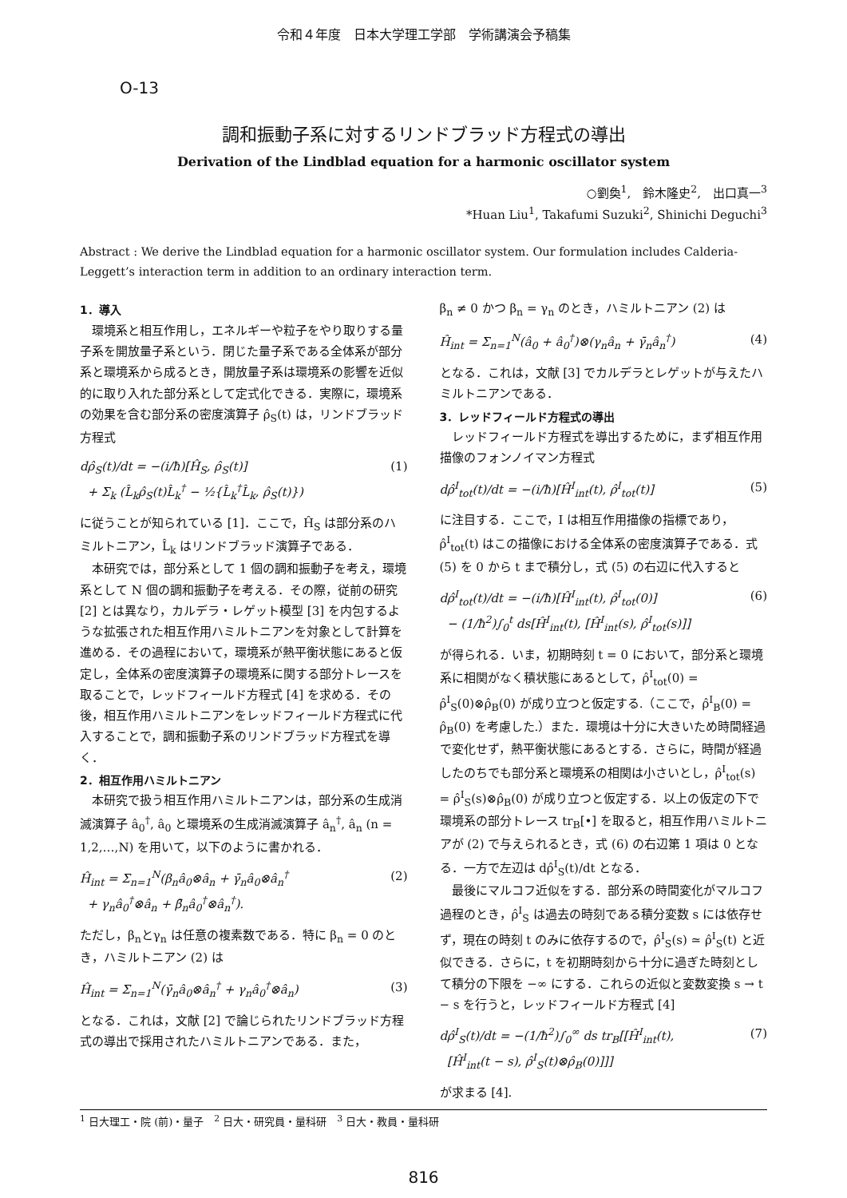令和４年度　日本大学理工学部　学術講演会予稿集
O-13
調和振動子系に対するリンドブラッド方程式の導出
Derivation of the Lindblad equation for a harmonic oscillator system
○劉奐<sup>1</sup>,　鈴木隆史<sup>2</sup>,　出口真一<sup>3</sup>
*Huan Liu<sup>1</sup>, Takafumi Suzuki<sup>2</sup>, Shinichi Deguchi<sup>3</sup>
Abstract : We derive the Lindblad equation for a harmonic oscillator system. Our formulation includes Calderia-Leggett’s interaction term in addition to an ordinary interaction term.
1．導入
環境系と相互作用し，エネルギーや粒子をやり取りする量子系を開放量子系という．閉じた量子系である全体系が部分系と環境系から成るとき，開放量子系は環境系の影響を近似的に取り入れた部分系として定式化できる．実際に，環境系の効果を含む部分系の密度演算子 ρ̂<sub>S</sub>(t) は，リンドブラッド方程式
dρ̂<sub>S</sub>(t)/dt = −(i/ħ)[Ĥ<sub>S</sub>, ρ̂<sub>S</sub>(t)]
+ Σ<sub>k</sub> (L̂<sub>k</sub>ρ̂<sub>S</sub>(t)L̂<sub>k</sub><sup>†</sup> − ½{L̂<sub>k</sub><sup>†</sup>L̂<sub>k</sub>, ρ̂<sub>S</sub>(t)}) (1)
に従うことが知られている [1]．ここで，Ĥ<sub>S</sub> は部分系のハミルトニアン，L̂<sub>k</sub> はリンドブラッド演算子である．
本研究では，部分系として 1 個の調和振動子を考え，環境系として N 個の調和振動子を考える．その際，従前の研究 [2] とは異なり，カルデラ・レゲット模型 [3] を内包するような拡張された相互作用ハミルトニアンを対象として計算を進める．その過程において，環境系が熱平衡状態にあると仮定し，全体系の密度演算子の環境系に関する部分トレースを取ることで，レッドフィールド方程式 [4] を求める．その後，相互作用ハミルトニアンをレッドフィールド方程式に代入することで，調和振動子系のリンドブラッド方程式を導く．
2．相互作用ハミルトニアン
本研究で扱う相互作用ハミルトニアンは，部分系の生成消滅演算子 â<sub>0</sub><sup>†</sup>, â<sub>0</sub> と環境系の生成消滅演算子 â<sub>n</sub><sup>†</sup>, â<sub>n</sub> (n = 1,2,…,N) を用いて，以下のように書かれる．
Ĥ<sub>int</sub> = Σ<sub>n=1</sub><sup>N</sup>(β<sub>n</sub>â<sub>0</sub>⊗â<sub>n</sub> + γ̄<sub>n</sub>â<sub>0</sub>⊗â<sub>n</sub><sup>†</sup>
+ γ<sub>n</sub>â<sub>0</sub><sup>†</sup>⊗â<sub>n</sub> + β̄<sub>n</sub>â<sub>0</sub><sup>†</sup>⊗â<sub>n</sub><sup>†</sup>). (2)
ただし，β<sub>n</sub>とγ<sub>n</sub> は任意の複素数である．特に β<sub>n</sub> = 0 のとき，ハミルトニアン (2) は
Ĥ<sub>int</sub> = Σ<sub>n=1</sub><sup>N</sup>(γ̄<sub>n</sub>â<sub>0</sub>⊗â<sub>n</sub><sup>†</sup> + γ<sub>n</sub>â<sub>0</sub><sup>†</sup>⊗â<sub>n</sub>) (3)
となる．これは，文献 [2] で論じられたリンドブラッド方程式の導出で採用されたハミルトニアンである．また，
β<sub>n</sub> ≠ 0 かつ β<sub>n</sub> = γ<sub>n</sub> のとき，ハミルトニアン (2) は
Ĥ<sub>int</sub> = Σ<sub>n=1</sub><sup>N</sup>(â<sub>0</sub> + â<sub>0</sub><sup>†</sup>)⊗(γ<sub>n</sub>â<sub>n</sub> + γ̄<sub>n</sub>â<sub>n</sub><sup>†</sup>) (4)
となる．これは，文献 [3] でカルデラとレゲットが与えたハミルトニアンである．
3．レッドフィールド方程式の導出
レッドフィールド方程式を導出するために，まず相互作用描像のフォンノイマン方程式
dρ̂<sup>I</sup><sub>tot</sub>(t)/dt = −(i/ħ)[Ĥ<sup>I</sup><sub>int</sub>(t), ρ̂<sup>I</sup><sub>tot</sub>(t)] (5)
に注目する．ここで，I は相互作用描像の指標であり，ρ̂<sup>I</sup><sub>tot</sub>(t) はこの描像における全体系の密度演算子である．式 (5) を 0 から t まで積分し，式 (5) の右辺に代入すると
dρ̂<sup>I</sup><sub>tot</sub>(t)/dt = −(i/ħ)[Ĥ<sup>I</sup><sub>int</sub>(t), ρ̂<sup>I</sup><sub>tot</sub>(0)]
− (1/ħ<sup>2</sup>)∫<sub>0</sub><sup>t</sup> ds[Ĥ<sup>I</sup><sub>int</sub>(t), [Ĥ<sup>I</sup><sub>int</sub>(s), ρ̂<sup>I</sup><sub>tot</sub>(s)]] (6)
が得られる．いま，初期時刻 t = 0 において，部分系と環境系に相関がなく積状態にあるとして，ρ̂<sup>I</sup><sub>tot</sub>(0) = ρ̂<sup>I</sup><sub>S</sub>(0)⊗ρ̂<sub>B</sub>(0) が成り立つと仮定する.（ここで，ρ̂<sup>I</sup><sub>B</sub>(0) = ρ̂<sub>B</sub>(0) を考慮した.）また．環境は十分に大きいため時間経過で変化せず，熱平衡状態にあるとする．さらに，時間が経過したのちでも部分系と環境系の相関は小さいとし，ρ̂<sup>I</sup><sub>tot</sub>(s) = ρ̂<sup>I</sup><sub>S</sub>(s)⊗ρ̂<sub>B</sub>(0) が成り立つと仮定する．以上の仮定の下で環境系の部分トレース tr<sub>B</sub>[•] を取ると，相互作用ハミルトニアが (2) で与えられるとき，式 (6) の右辺第 1 項は 0 となる．一方で左辺は dρ̂<sup>I</sup><sub>S</sub>(t)/dt となる．
最後にマルコフ近似をする．部分系の時間変化がマルコフ過程のとき，ρ̂<sup>I</sup><sub>S</sub> は過去の時刻である積分変数 s には依存せず，現在の時刻 t のみに依存するので，ρ̂<sup>I</sup><sub>S</sub>(s) ≃ ρ̂<sup>I</sup><sub>S</sub>(t) と近似できる．さらに，t を初期時刻から十分に過ぎた時刻として積分の下限を −∞ にする．これらの近似と変数変換 s → t − s を行うと，レッドフィールド方程式 [4]
dρ̂<sup>I</sup><sub>S</sub>(t)/dt = −(1/ħ<sup>2</sup>)∫<sub>0</sub><sup>∞</sup> ds tr<sub>B</sub>[[Ĥ<sup>I</sup><sub>int</sub>(t),
[Ĥ<sup>I</sup><sub>int</sub>(t − s), ρ̂<sup>I</sup><sub>S</sub>(t)⊗ρ̂<sub>B</sub>(0)]]] (7)
が求まる [4].
<sup>1</sup> 日大理工・院 (前)・量子　<sup>2</sup> 日大・研究員・量科研　<sup>3</sup> 日大・教員・量科研
816